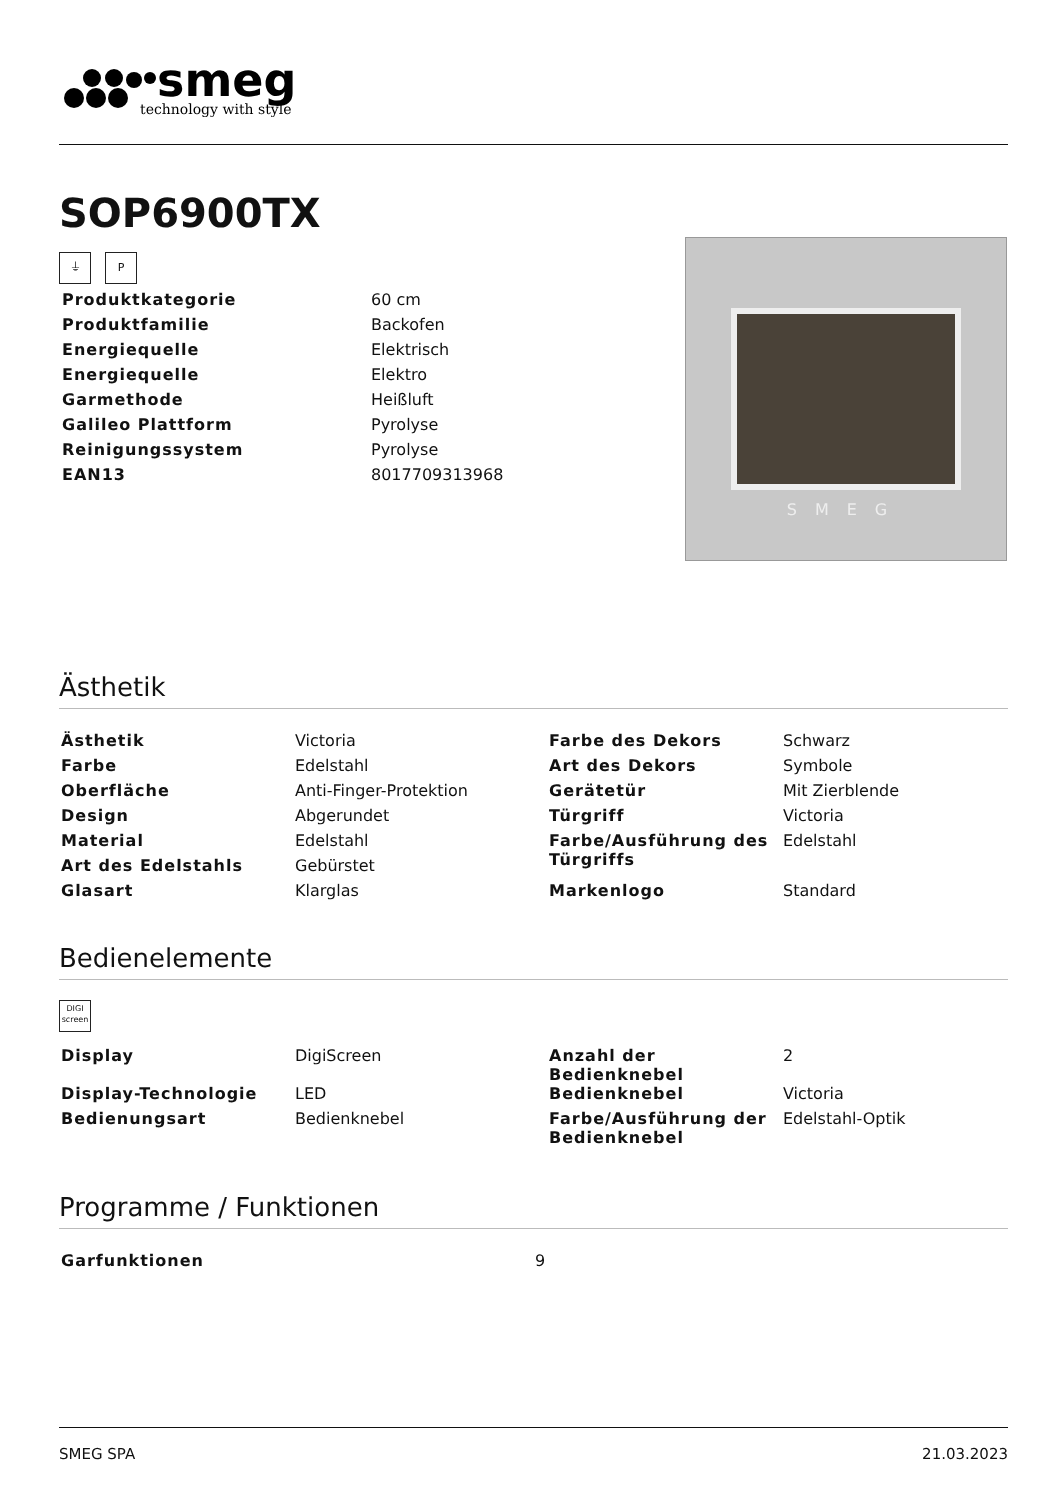smeg
technology with style
SOP6900TX
⏚ P
| Produktkategorie | 60 cm |
| Produktfamilie | Backofen |
| Energiequelle | Elektrisch |
| Energiequelle | Elektro |
| Garmethode | Heißluft |
| Galileo Plattform | Pyrolyse |
| Reinigungssystem | Pyrolyse |
| EAN13 | 8017709313968 |
SMEG
Ästhetik
| Ästhetik | Victoria | Farbe des Dekors | Schwarz |
| Farbe | Edelstahl | Art des Dekors | Symbole |
| Oberfläche | Anti-Finger-Protektion | Gerätetür | Mit Zierblende |
| Design | Abgerundet | Türgriff | Victoria |
| Material | Edelstahl | Farbe/Ausführung des Türgriffs | Edelstahl |
| Art des Edelstahls | Gebürstet | | |
| Glasart | Klarglas | Markenlogo | Standard |
Bedienelemente
DIGI screen
| Display | DigiScreen | Anzahl der Bedienknebel | 2 |
| Display-Technologie | LED | Bedienknebel | Victoria |
| Bedienungsart | Bedienknebel | Farbe/Ausführung der Bedienknebel | Edelstahl-Optik |
Programme / Funktionen
| Garfunktionen | 9 |
SMEG SPA 21.03.2023